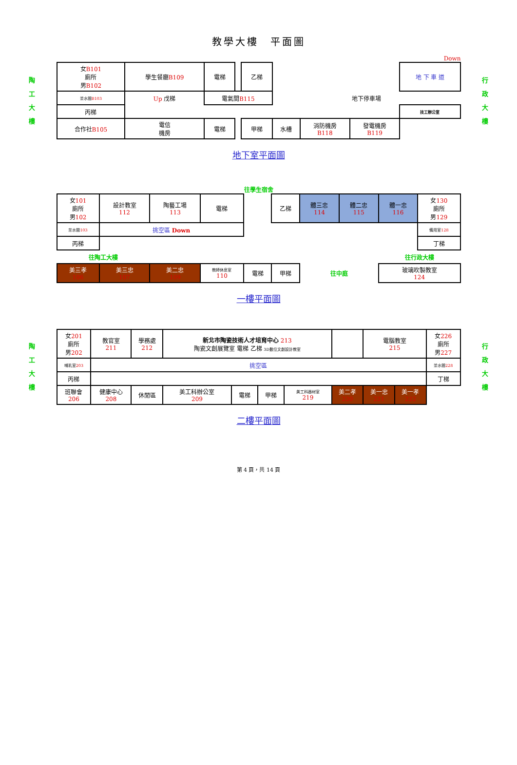教學大樓　平面圖
Down
陶
工
大
樓
| 女 B101 廁所 男 B102 | 學生餐廳 B109 | | 電梯 | | 乙梯 | | | | | 地 下 車 道 |
| 茶水間 B103 | Up 戊梯 | | 電氣間 B115 | | | 地下停車場 | | | | |
| 丙梯 | | | | | | | | | | 技工辦公室 |
| 合作社 B105 | | 電信 機房 | 電梯 | | 甲梯 | 水槽 | 消防機房 B118 | 發電機房 B119 | | |
行
政
大
樓
地下室平面圖
往學生宿舍
| 女 101 廁所 男 102 | 設計教室 112 | 陶藝工場 113 | 電梯 | | 乙梯 | 體三忠 114 | 體二忠 115 | 體一忠 116 | 女 130 廁所 男 129 |
| 茶水間 103 | 挑空區 Down | | | | | | | | 備用室 128 |
| 丙梯 | | | | | | | | | 丁梯 |
| 往陶工大樓 | | | | | | | | 往行政大樓 | |
| 美三孝 106 | 美三忠 107 | 美二忠 109 | 教師休息室 110 | 電梯 | 甲梯 | 往中庭 | | 玻璃吹製教室 124 | |
一樓平面圖
陶
工
大
樓
| 女 201 廁所 男 202 | 教官室 211 | 學務處 212 | 新北市陶瓷技術人才培育中心 213 陶瓷文創展覽室 電梯 乙梯 3D數位文創設計教室 | | | | | 電腦教室 215 | | 女 226 廁所 男 227 |
| 哺乳室 203 | 挑空區 | | | | | | | | | 茶水間 228 |
| 丙梯 | | | | | | | | | | 丁梯 |
| 班聯會 206 | 健康中心 208 | 休閒區 | 美工科辦公室 209 | 電梯 | 甲梯 | 美工科器材室 219 | 美二孝 220 | 美一忠 221 | 美一孝 222 | |
行
政
大
樓
二樓平面圖
第 4 頁，共 14 頁